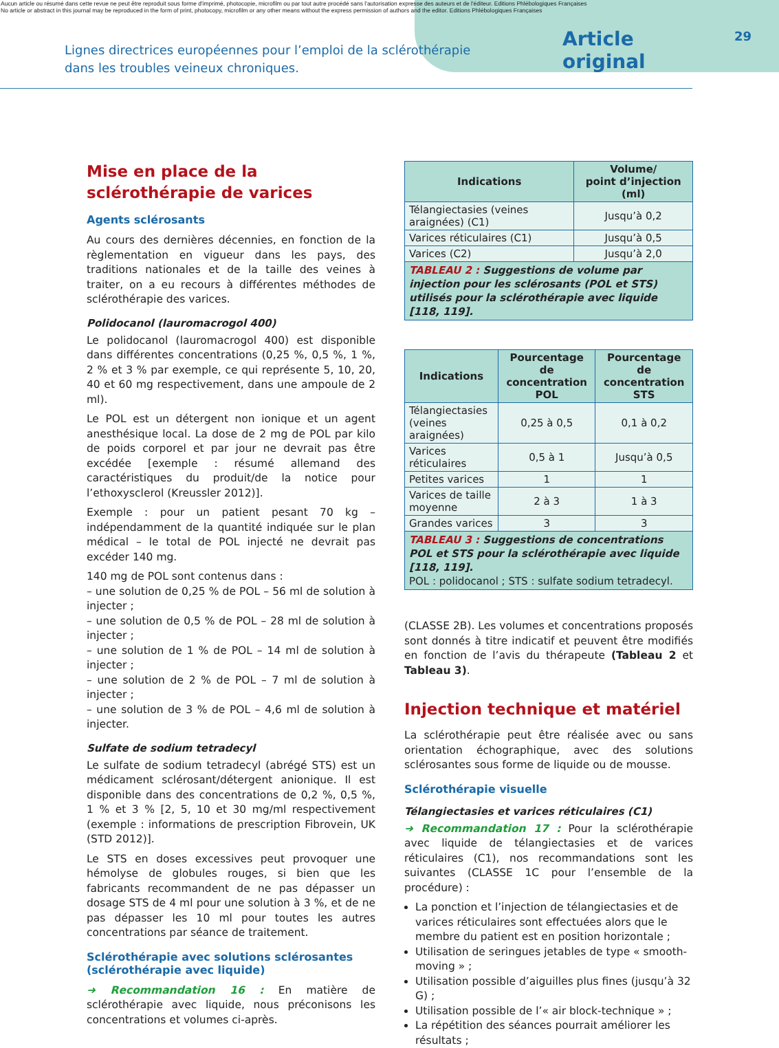Aucun article ou résumé dans cette revue ne peut être reproduit sous forme d'imprimé, photocopie, microfilm ou par tout autre procédé sans l'autorisation expresse des auteurs et de l'éditeur. Editions Phlébologiques Françaises
No article or abstract in this journal may be reproduced in the form of print, photocopy, microfilm or any other means without the express permission of authors and the editor. Editions Phlébologiques Françaises
Lignes directrices européennes pour l’emploi de la sclérothérapie
dans les troubles veineux chroniques.
Article original 29
Mise en place de la sclérothérapie de varices
Agents sclérosants
Au cours des dernières décennies, en fonction de la règlementation en vigueur dans les pays, des traditions nationales et de la taille des veines à traiter, on a eu recours à différentes méthodes de sclérothérapie des varices.
Polidocanol (lauromacrogol 400)
Le polidocanol (lauromacrogol 400) est disponible dans différentes concentrations (0,25 %, 0,5 %, 1 %, 2 % et 3 % par exemple, ce qui représente 5, 10, 20, 40 et 60 mg respectivement, dans une ampoule de 2 ml).
Le POL est un détergent non ionique et un agent anesthésique local. La dose de 2 mg de POL par kilo de poids corporel et par jour ne devrait pas être excédée [exemple : résumé allemand des caractéristiques du produit/de la notice pour l’ethoxysclerol (Kreussler 2012)].
Exemple : pour un patient pesant 70 kg – indépendamment de la quantité indiquée sur le plan médical – le total de POL injecté ne devrait pas excéder 140 mg.
140 mg de POL sont contenus dans :
– une solution de 0,25 % de POL – 56 ml de solution à injecter ;
– une solution de 0,5 % de POL – 28 ml de solution à injecter ;
– une solution de 1 % de POL – 14 ml de solution à injecter ;
– une solution de 2 % de POL – 7 ml de solution à injecter ;
– une solution de 3 % de POL – 4,6 ml de solution à injecter.
Sulfate de sodium tetradecyl
Le sulfate de sodium tetradecyl (abrégé STS) est un médicament sclérosant/détergent anionique. Il est disponible dans des concentrations de 0,2 %, 0,5 %, 1 % et 3 % [2, 5, 10 et 30 mg/ml respectivement (exemple : informations de prescription Fibrovein, UK (STD 2012)].
Le STS en doses excessives peut provoquer une hémolyse de globules rouges, si bien que les fabricants recommandent de ne pas dépasser un dosage STS de 4 ml pour une solution à 3 %, et de ne pas dépasser les 10 ml pour toutes les autres concentrations par séance de traitement.
Sclérothérapie avec solutions sclérosantes (sclérothérapie avec liquide)
➜ Recommandation 16 : En matière de sclérothérapie avec liquide, nous préconisons les concentrations et volumes ci-après.
| Indications | Volume/ point d’injection (ml) |
| --- | --- |
| Télangiectasies (veines araignées) (C1) | Jusqu’à 0,2 |
| Varices réticulaires (C1) | Jusqu’à 0,5 |
| Varices (C2) | Jusqu’à 2,0 |
| TABLEAU 2 : Suggestions de volume par injection pour les sclérosants (POL et STS) utilisés pour la sclérothérapie avec liquide [118, 119]. | |
| Indications | Pourcentage de concentration POL | Pourcentage de concentration STS |
| --- | --- | --- |
| Télangiectasies (veines araignées) | 0,25 à 0,5 | 0,1 à 0,2 |
| Varices réticulaires | 0,5 à 1 | Jusqu’à 0,5 |
| Petites varices | 1 | 1 |
| Varices de taille moyenne | 2 à 3 | 1 à 3 |
| Grandes varices | 3 | 3 |
| TABLEAU 3 : Suggestions de concentrations POL et STS pour la sclérothérapie avec liquide [118, 119]. POL : polidocanol ; STS : sulfate sodium tetradecyl. | | |
(CLASSE 2B). Les volumes et concentrations proposés sont donnés à titre indicatif et peuvent être modifiés en fonction de l’avis du thérapeute (Tableau 2 et Tableau 3).
Injection technique et matériel
La sclérothérapie peut être réalisée avec ou sans orientation échographique, avec des solutions sclérosantes sous forme de liquide ou de mousse.
Sclérothérapie visuelle
Télangiectasies et varices réticulaires (C1)
➜ Recommandation 17 : Pour la sclérothérapie avec liquide de télangiectasies et de varices réticulaires (C1), nos recommandations sont les suivantes (CLASSE 1C pour l’ensemble de la procédure) :
La ponction et l’injection de télangiectasies et de varices réticulaires sont effectuées alors que le membre du patient est en position horizontale ;
Utilisation de seringues jetables de type « smooth-moving » ;
Utilisation possible d’aiguilles plus fines (jusqu’à 32 G) ;
Utilisation possible de l’« air block-technique » ;
La répétition des séances pourrait améliorer les résultats ;